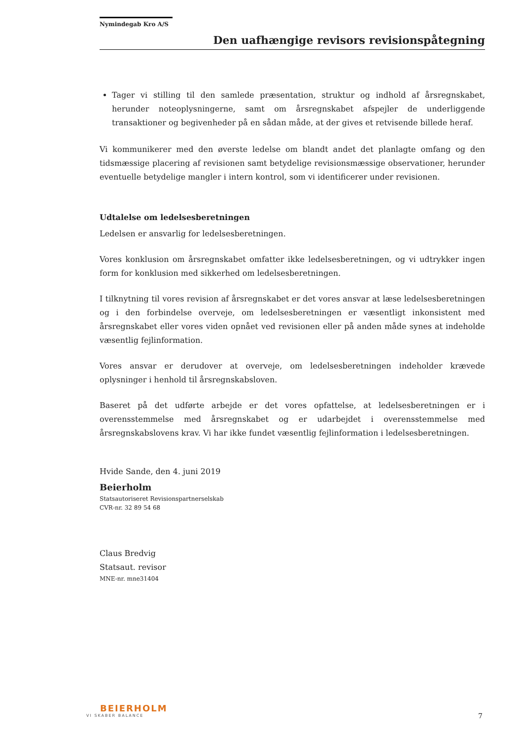Nymindegab Kro A/S
Den uafhængige revisors revisionspåtegning
Tager vi stilling til den samlede præsentation, struktur og indhold af årsregnskabet, herunder noteoplysningerne, samt om årsregnskabet afspejler de underliggende transaktioner og begivenheder på en sådan måde, at der gives et retvisende billede heraf.
Vi kommunikerer med den øverste ledelse om blandt andet det planlagte omfang og den tidsmæssige placering af revisionen samt betydelige revisionsmæssige observationer, herunder eventuelle betydelige mangler i intern kontrol, som vi identificerer under revisionen.
Udtalelse om ledelsesberetningen
Ledelsen er ansvarlig for ledelsesberetningen.
Vores konklusion om årsregnskabet omfatter ikke ledelsesberetningen, og vi udtrykker ingen form for konklusion med sikkerhed om ledelsesberetningen.
I tilknytning til vores revision af årsregnskabet er det vores ansvar at læse ledelsesberetningen og i den forbindelse overveje, om ledelsesberetningen er væsentligt inkonsistent med årsregnskabet eller vores viden opnået ved revisionen eller på anden måde synes at indeholde væsentlig fejlinformation.
Vores ansvar er derudover at overveje, om ledelsesberetningen indeholder krævede oplysninger i henhold til årsregnskabsloven.
Baseret på det udførte arbejde er det vores opfattelse, at ledelsesberetningen er i overensstemmelse med årsregnskabet og er udarbejdet i overensstemmelse med årsregnskabslovens krav. Vi har ikke fundet væsentlig fejlinformation i ledelsesberetningen.
Hvide Sande, den 4. juni 2019
Beierholm
Statsautoriseret Revisionspartnerselskab
CVR-nr. 32 89 54 68
Claus Bredvig
Statsaut. revisor
MNE-nr. mne31404
BEIERHOLM
VI SKABER BALANCE
7